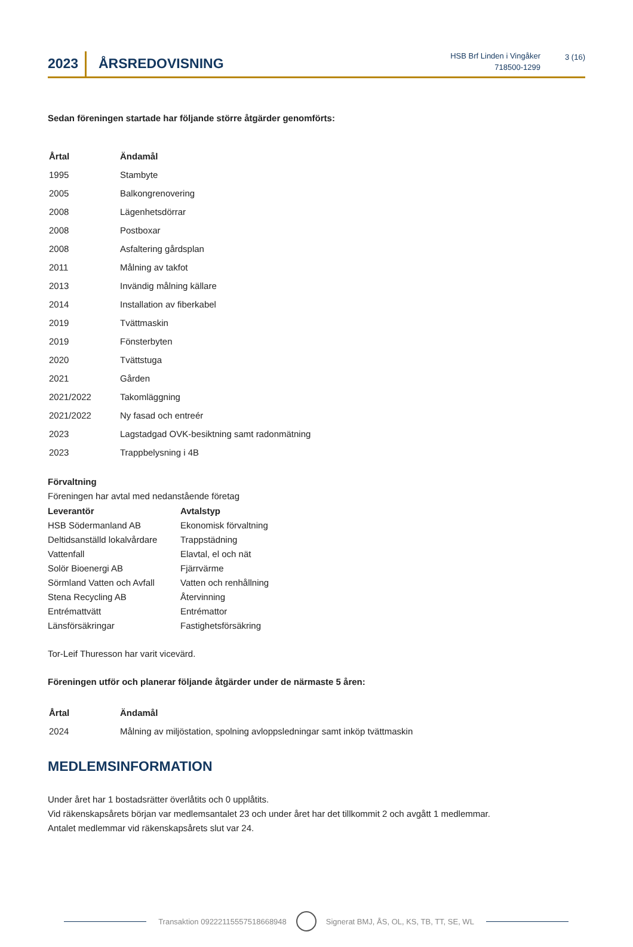2023
ÅRSREDOVISNING
HSB Brf Linden i Vingåker
718500-1299
3 (16)
Sedan föreningen startade har följande större åtgärder genomförts:
| Årtal | Ändamål |
| --- | --- |
| 1995 | Stambyte |
| 2005 | Balkongrenovering |
| 2008 | Lägenhetsdörrar |
| 2008 | Postboxar |
| 2008 | Asfaltering gårdsplan |
| 2011 | Målning av takfot |
| 2013 | Invändig målning källare |
| 2014 | Installation av fiberkabel |
| 2019 | Tvättmaskin |
| 2019 | Fönsterbyten |
| 2020 | Tvättstuga |
| 2021 | Gården |
| 2021/2022 | Takomläggning |
| 2021/2022 | Ny fasad och entreér |
| 2023 | Lagstadgad OVK-besiktning samt radonmätning |
| 2023 | Trappbelysning i 4B |
Förvaltning
Föreningen har avtal med nedanstående företag
| Leverantör | Avtalstyp |
| HSB Södermanland AB | Ekonomisk förvaltning |
| Deltidsanställd lokalvårdare | Trappstädning |
| Vattenfall | Elavtal, el och nät |
| Solör Bioenergi AB | Fjärrvärme |
| Sörmland Vatten och Avfall | Vatten och renhållning |
| Stena Recycling AB | Återvinning |
| Entrémattvätt | Entrémattor |
| Länsförsäkringar | Fastighetsförsäkring |
Tor-Leif Thuresson har varit vicevärd.
Föreningen utför och planerar följande åtgärder under de närmaste 5 åren:
| Årtal | Ändamål |
| --- | --- |
| 2024 | Målning av miljöstation, spolning avloppsledningar samt inköp tvättmaskin |
MEDLEMSINFORMATION
Under året har 1 bostadsrätter överlåtits och 0 upplåtits.
Vid räkenskapsårets början var medlemsantalet 23 och under året har det tillkommit 2 och avgått 1 medlemmar.
Antalet medlemmar vid räkenskapsårets slut var 24.
Transaktion 09222115557518668948 Signerat BMJ, ÅS, OL, KS, TB, TT, SE, WL